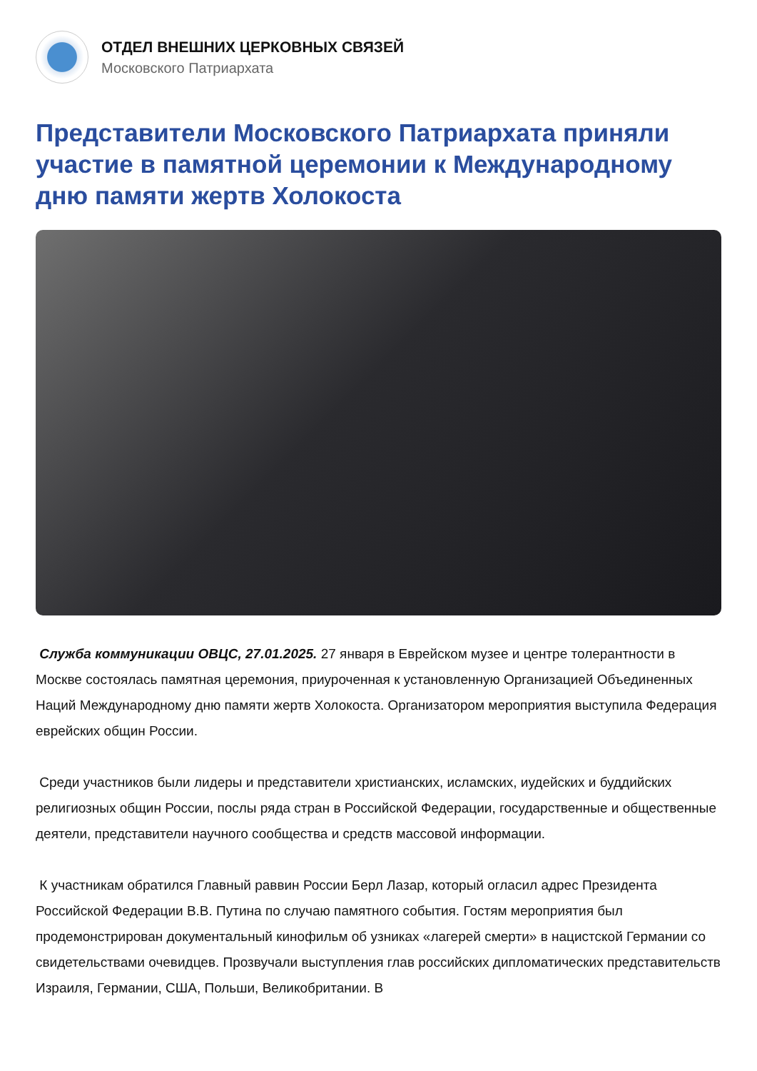ОТДЕЛ ВНЕШНИХ ЦЕРКОВНЫХ СВЯЗЕЙ
Московского Патриархата
Представители Московского Патриархата приняли участие в памятной церемонии к Международному дню памяти жертв Холокоста
Служба коммуникации ОВЦС, 27.01.2025. 27 января в Еврейском музее и центре толерантности в Москве состоялась памятная церемония, приуроченная к установленную Организацией Объединенных Наций Международному дню памяти жертв Холокоста. Организатором мероприятия выступила Федерация еврейских общин России.
Среди участников были лидеры и представители христианских, исламских, иудейских и буддийских религиозных общин России, послы ряда стран в Российской Федерации, государственные и общественные деятели, представители научного сообщества и средств массовой информации.
К участникам обратился Главный раввин России Берл Лазар, который огласил адрес Президента Российской Федерации В.В. Путина по случаю памятного события. Гостям мероприятия был продемонстрирован документальный кинофильм об узниках «лагерей смерти» в нацистской Германии со свидетельствами очевидцев. Прозвучали выступления глав российских дипломатических представительств Израиля, Германии, США, Польши, Великобритании. В